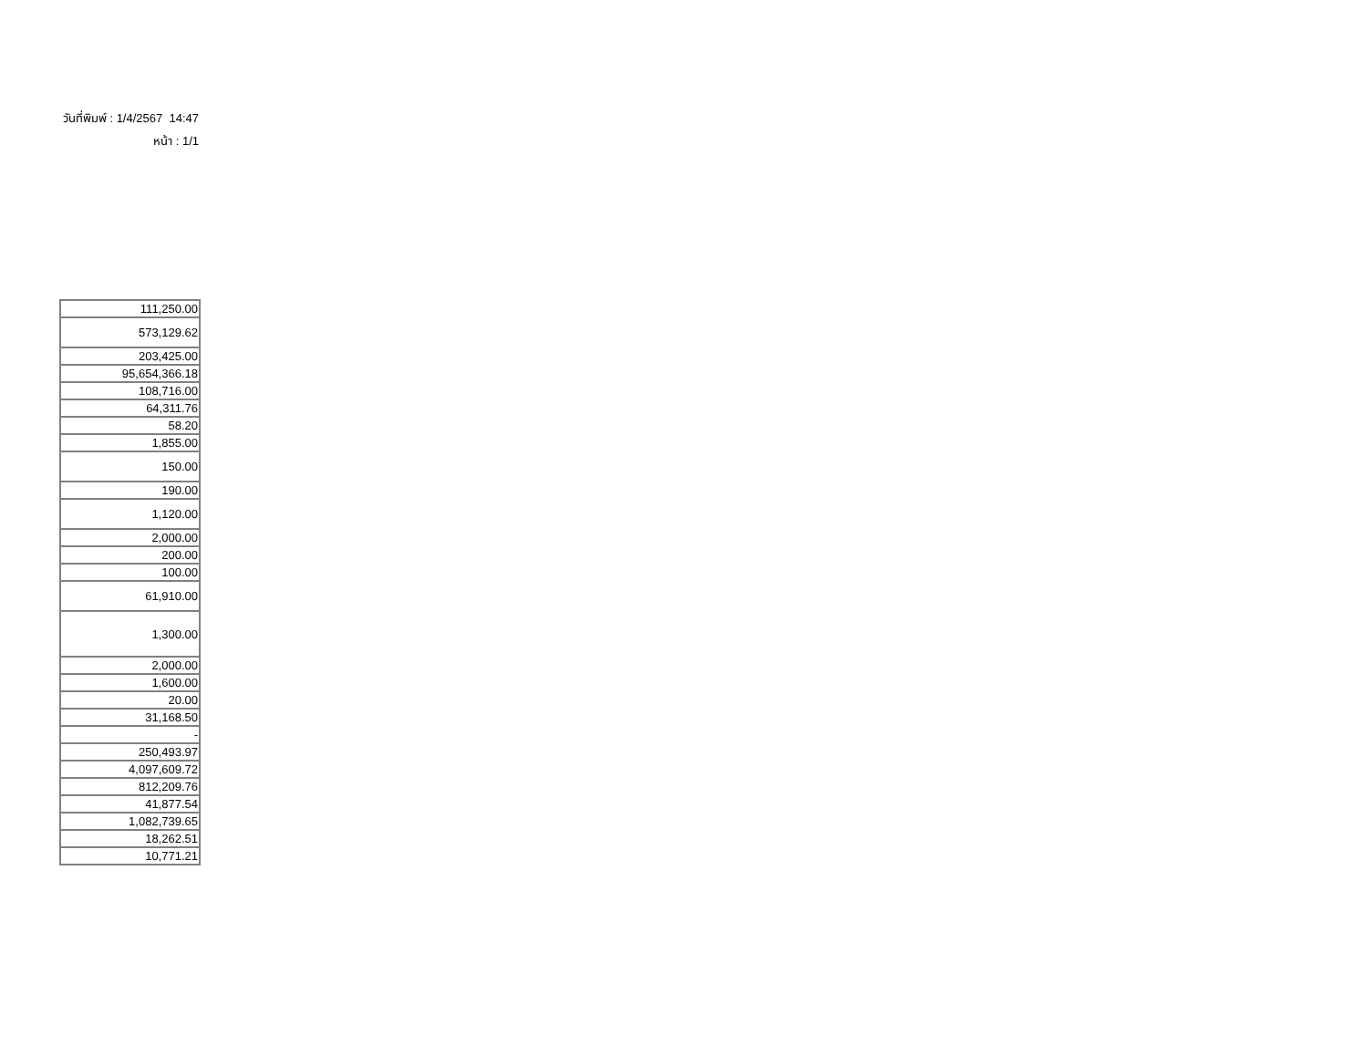วันที่พิมพ์ : 1/4/2567 14:47
หน้า : 1/1
| 111,250.00 |
| 573,129.62 |
| 203,425.00 |
| 95,654,366.18 |
| 108,716.00 |
| 64,311.76 |
| 58.20 |
| 1,855.00 |
| 150.00 |
| 190.00 |
| 1,120.00 |
| 2,000.00 |
| 200.00 |
| 100.00 |
| 61,910.00 |
| 1,300.00 |
| 2,000.00 |
| 1,600.00 |
| 20.00 |
| 31,168.50 |
| - |
| 250,493.97 |
| 4,097,609.72 |
| 812,209.76 |
| 41,877.54 |
| 1,082,739.65 |
| 18,262.51 |
| 10,771.21 |